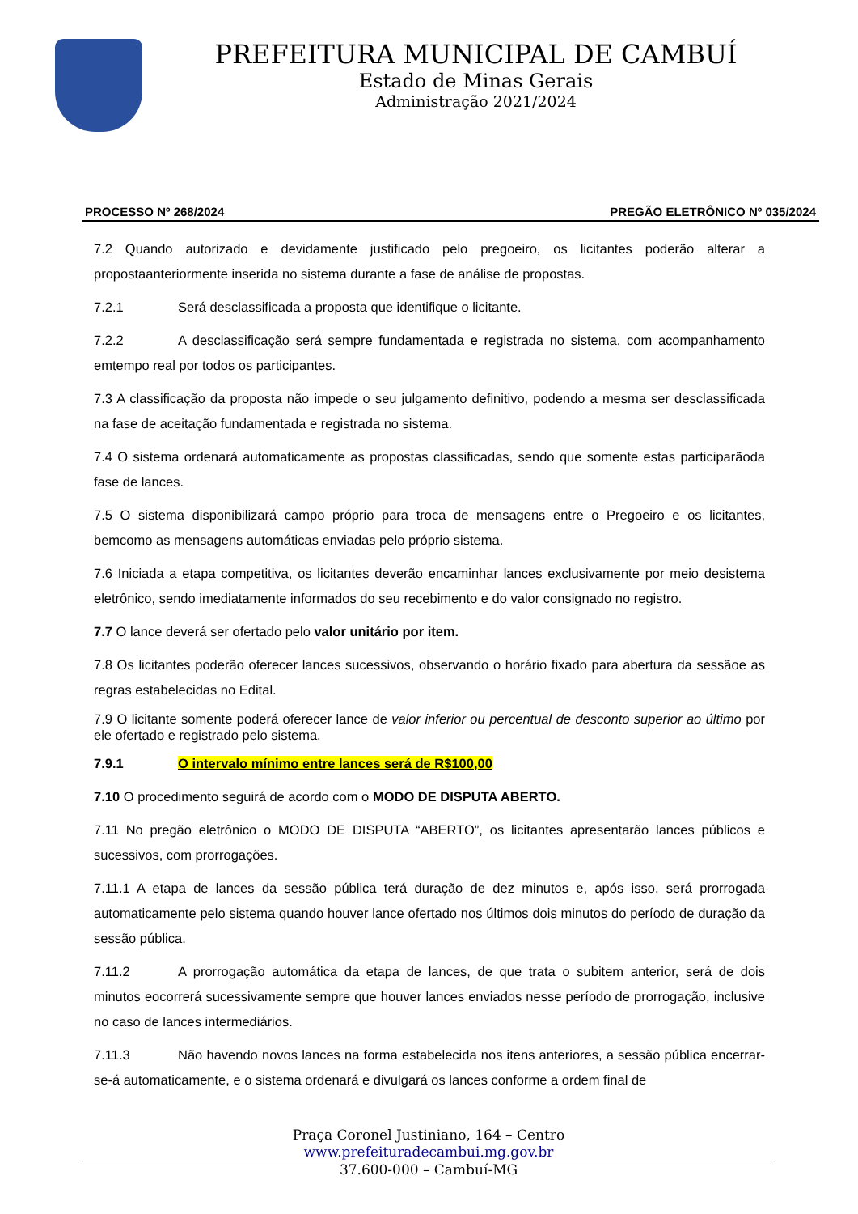PREFEITURA MUNICIPAL DE CAMBUÍ
Estado de Minas Gerais
Administração 2021/2024
PROCESSO Nº 268/2024 PREGÃO ELETRÔNICO Nº 035/2024
7.2 Quando autorizado e devidamente justificado pelo pregoeiro, os licitantes poderão alterar a propostaanteriormente inserida no sistema durante a fase de análise de propostas.
7.2.1 Será desclassificada a proposta que identifique o licitante.
7.2.2 A desclassificação será sempre fundamentada e registrada no sistema, com acompanhamento emtempo real por todos os participantes.
7.3 A classificação da proposta não impede o seu julgamento definitivo, podendo a mesma ser desclassificada na fase de aceitação fundamentada e registrada no sistema.
7.4 O sistema ordenará automaticamente as propostas classificadas, sendo que somente estas participarãoda fase de lances.
7.5 O sistema disponibilizará campo próprio para troca de mensagens entre o Pregoeiro e os licitantes, bemcomo as mensagens automáticas enviadas pelo próprio sistema.
7.6 Iniciada a etapa competitiva, os licitantes deverão encaminhar lances exclusivamente por meio desistema eletrônico, sendo imediatamente informados do seu recebimento e do valor consignado no registro.
7.7 O lance deverá ser ofertado pelo valor unitário por item.
7.8 Os licitantes poderão oferecer lances sucessivos, observando o horário fixado para abertura da sessãoe as regras estabelecidas no Edital.
7.9 O licitante somente poderá oferecer lance de valor inferior ou percentual de desconto superior ao último por ele ofertado e registrado pelo sistema.
7.9.1 O intervalo mínimo entre lances será de R$100,00
7.10 O procedimento seguirá de acordo com o MODO DE DISPUTA ABERTO.
7.11 No pregão eletrônico o MODO DE DISPUTA “ABERTO”, os licitantes apresentarão lances públicos e sucessivos, com prorrogações.
7.11.1 A etapa de lances da sessão pública terá duração de dez minutos e, após isso, será prorrogada automaticamente pelo sistema quando houver lance ofertado nos últimos dois minutos do período de duração da sessão pública.
7.11.2 A prorrogação automática da etapa de lances, de que trata o subitem anterior, será de dois minutos eocorrerá sucessivamente sempre que houver lances enviados nesse período de prorrogação, inclusive no caso de lances intermediários.
7.11.3 Não havendo novos lances na forma estabelecida nos itens anteriores, a sessão pública encerrar-se-á automaticamente, e o sistema ordenará e divulgará os lances conforme a ordem final de
Praça Coronel Justiniano, 164 – Centro
www.prefeituradecambui.mg.gov.br
37.600-000 – Cambuí-MG